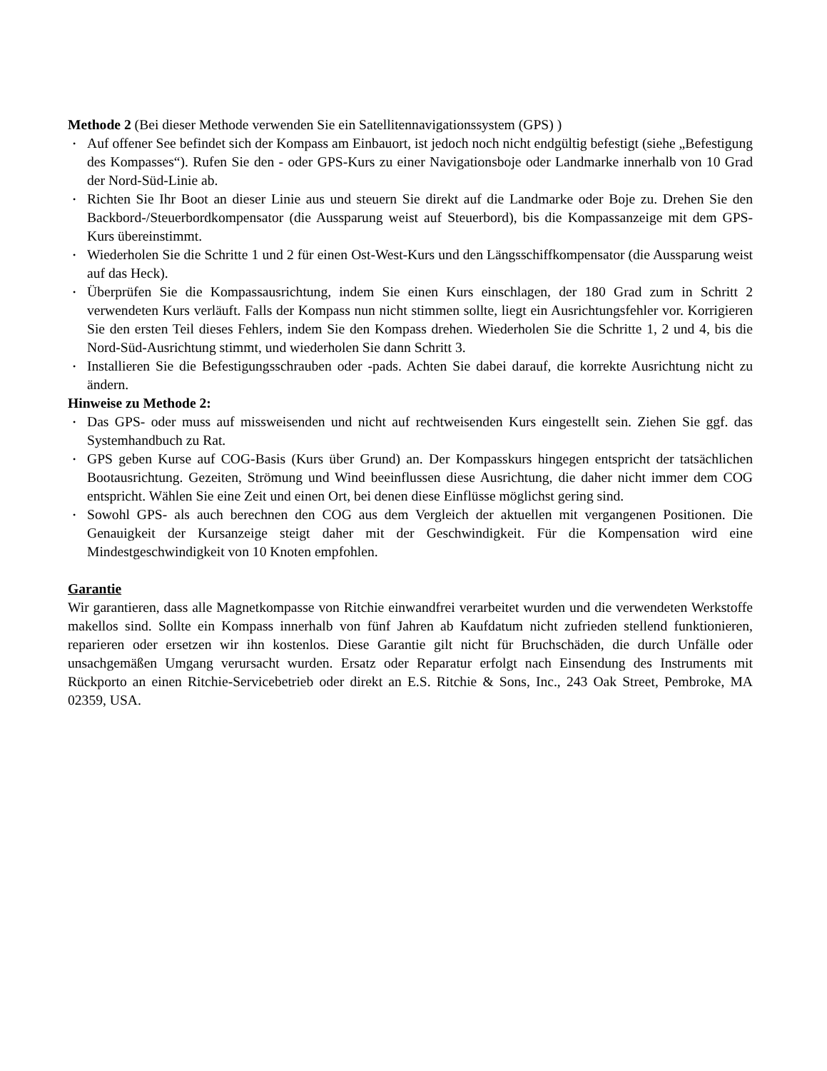Methode 2 (Bei dieser Methode verwenden Sie ein Satellitennavigationssystem (GPS) )
• Auf offener See befindet sich der Kompass am Einbauort, ist jedoch noch nicht endgültig befestigt (siehe „Befestigung des Kompasses“). Rufen Sie den - oder GPS-Kurs zu einer Navigationsboje oder Landmarke innerhalb von 10 Grad der Nord-Süd-Linie ab.
• Richten Sie Ihr Boot an dieser Linie aus und steuern Sie direkt auf die Landmarke oder Boje zu. Drehen Sie den Backbord-/Steuerbordkompensator (die Aussparung weist auf Steuerbord), bis die Kompassanzeige mit dem GPS-Kurs übereinstimmt.
• Wiederholen Sie die Schritte 1 und 2 für einen Ost-West-Kurs und den Längsschiffkompensator (die Aussparung weist auf das Heck).
• Überprüfen Sie die Kompassausrichtung, indem Sie einen Kurs einschlagen, der 180 Grad zum in Schritt 2 verwendeten Kurs verläuft. Falls der Kompass nun nicht stimmen sollte, liegt ein Ausrichtungsfehler vor. Korrigieren Sie den ersten Teil dieses Fehlers, indem Sie den Kompass drehen. Wiederholen Sie die Schritte 1, 2 und 4, bis die Nord-Süd-Ausrichtung stimmt, und wiederholen Sie dann Schritt 3.
• Installieren Sie die Befestigungsschrauben oder -pads. Achten Sie dabei darauf, die korrekte Ausrichtung nicht zu ändern.
Hinweise zu Methode 2:
• Das GPS- oder muss auf missweisenden und nicht auf rechtweisenden Kurs eingestellt sein. Ziehen Sie ggf. das Systemhandbuch zu Rat.
• GPS geben Kurse auf COG-Basis (Kurs über Grund) an. Der Kompasskurs hingegen entspricht der tatsächlichen Bootausrichtung. Gezeiten, Strömung und Wind beeinflussen diese Ausrichtung, die daher nicht immer dem COG entspricht. Wählen Sie eine Zeit und einen Ort, bei denen diese Einflüsse möglichst gering sind.
• Sowohl GPS- als auch berechnen den COG aus dem Vergleich der aktuellen mit vergangenen Positionen. Die Genauigkeit der Kursanzeige steigt daher mit der Geschwindigkeit. Für die Kompensation wird eine Mindestgeschwindigkeit von 10 Knoten empfohlen.
Garantie
Wir garantieren, dass alle Magnetkompasse von Ritchie einwandfrei verarbeitet wurden und die verwendeten Werkstoffe makellos sind. Sollte ein Kompass innerhalb von fünf Jahren ab Kaufdatum nicht zufrieden stellend funktionieren, reparieren oder ersetzen wir ihn kostenlos. Diese Garantie gilt nicht für Bruchschäden, die durch Unfälle oder unsachgemäßen Umgang verursacht wurden. Ersatz oder Reparatur erfolgt nach Einsendung des Instruments mit Rückporto an einen Ritchie-Servicebetrieb oder direkt an E.S. Ritchie & Sons, Inc., 243 Oak Street, Pembroke, MA 02359, USA.